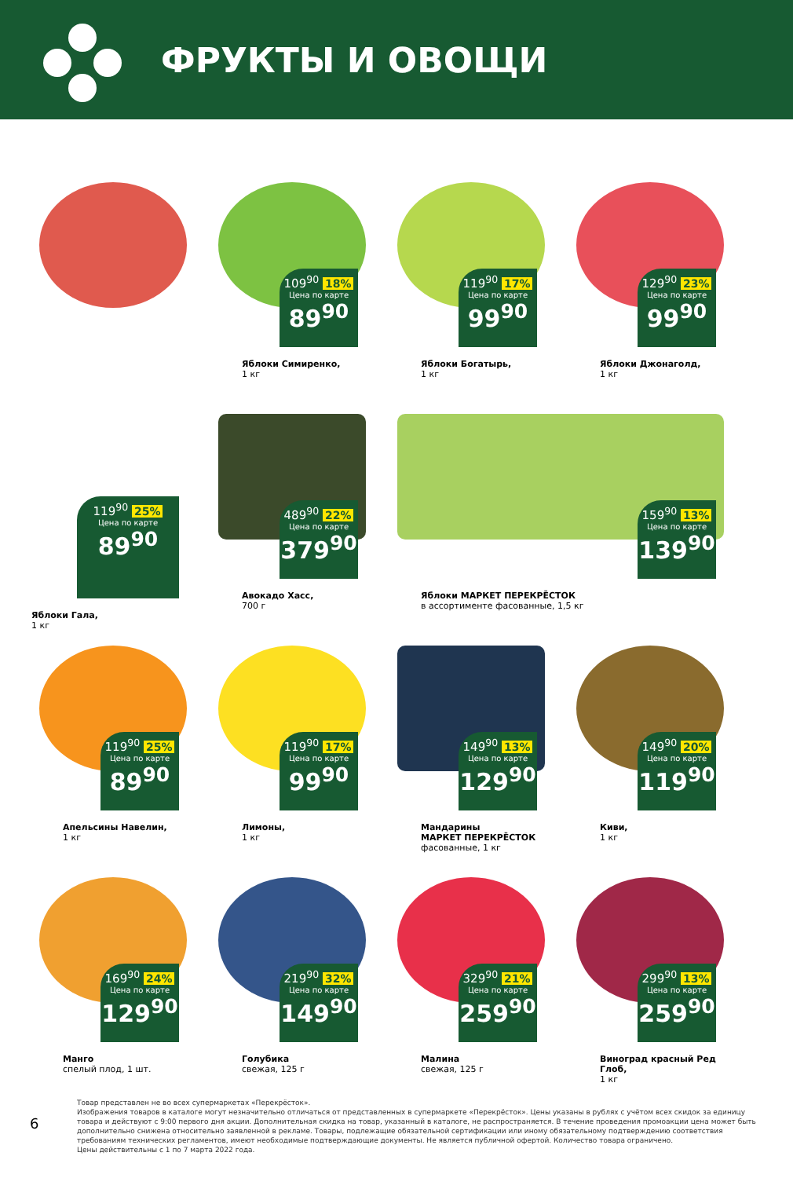ФРУКТЫ И ОВОЩИ
119<sup>90</sup> 25%
Цена по карте
89<sup>90</sup>
Яблоки Гала,
1 кг
109<sup>90</sup> 18%
Цена по карте
89<sup>90</sup>
Яблоки Симиренко,
1 кг
119<sup>90</sup> 17%
Цена по карте
99<sup>90</sup>
Яблоки Богатырь,
1 кг
129<sup>90</sup> 23%
Цена по карте
99<sup>90</sup>
Яблоки Джонаголд,
1 кг
489<sup>90</sup> 22%
Цена по карте
379<sup>90</sup>
Авокадо Хасс,
700 г
159<sup>90</sup> 13%
Цена по карте
139<sup>90</sup>
Яблоки МАРКЕТ ПЕРЕКРЁСТОК
в ассортименте фасованные, 1,5 кг
119<sup>90</sup> 25%
Цена по карте
89<sup>90</sup>
Апельсины Навелин,
1 кг
119<sup>90</sup> 17%
Цена по карте
99<sup>90</sup>
Лимоны,
1 кг
149<sup>90</sup> 13%
Цена по карте
129<sup>90</sup>
Мандарины
МАРКЕТ ПЕРЕКРЁСТОК
фасованные, 1 кг
149<sup>90</sup> 20%
Цена по карте
119<sup>90</sup>
Киви,
1 кг
169<sup>90</sup> 24%
Цена по карте
129<sup>90</sup>
Манго
спелый плод, 1 шт.
219<sup>90</sup> 32%
Цена по карте
149<sup>90</sup>
Голубика
свежая, 125 г
329<sup>90</sup> 21%
Цена по карте
259<sup>90</sup>
Малина
свежая, 125 г
299<sup>90</sup> 13%
Цена по карте
259<sup>90</sup>
Виноград красный Ред Глоб,
1 кг
6
Товар представлен не во всех супермаркетах «Перекрёсток».
Изображения товаров в каталоге могут незначительно отличаться от представленных в супермаркете «Перекрёсток». Цены указаны в рублях с учётом всех скидок за единицу товара и действуют с 9:00 первого дня акции. Дополнительная скидка на товар, указанный в каталоге, не распространяется. В течение проведения промоакции цена может быть дополнительно снижена относительно заявленной в рекламе. Товары, подлежащие обязательной сертификации или иному обязательному подтверждению соответствия требованиям технических регламентов, имеют необходимые подтверждающие документы. Не является публичной офертой. Количество товара ограничено.
Цены действительны с 1 по 7 марта 2022 года.